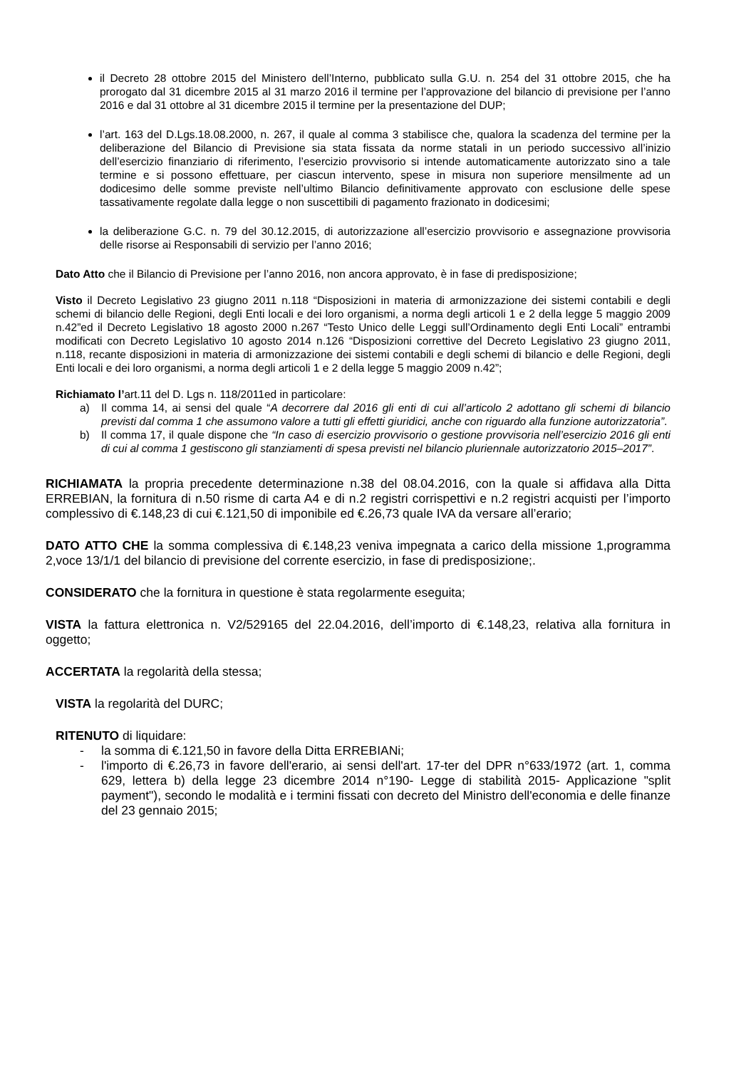il Decreto 28 ottobre 2015 del Ministero dell’Interno, pubblicato sulla G.U. n. 254 del 31 ottobre 2015, che ha prorogato dal 31 dicembre 2015 al 31 marzo 2016 il termine per l’approvazione del bilancio di previsione per l’anno 2016 e dal 31 ottobre al 31 dicembre 2015 il termine per la presentazione del DUP;
l’art. 163 del D.Lgs.18.08.2000, n. 267, il quale al comma 3 stabilisce che, qualora la scadenza del termine per la deliberazione del Bilancio di Previsione sia stata fissata da norme statali in un periodo successivo all’inizio dell’esercizio finanziario di riferimento, l’esercizio provvisorio si intende automaticamente autorizzato sino a tale termine e si possono effettuare, per ciascun intervento, spese in misura non superiore mensilmente ad un dodicesimo delle somme previste nell’ultimo Bilancio definitivamente approvato con esclusione delle spese tassativamente regolate dalla legge o non suscettibili di pagamento frazionato in dodicesimi;
la deliberazione G.C. n. 79 del 30.12.2015, di autorizzazione all’esercizio provvisorio e assegnazione provvisoria delle risorse ai Responsabili di servizio per l’anno 2016;
Dato Atto che il Bilancio di Previsione per l’anno 2016, non ancora approvato, è in fase di predisposizione;
Visto il Decreto Legislativo 23 giugno 2011 n.118 “Disposizioni in materia di armonizzazione dei sistemi contabili e degli schemi di bilancio delle Regioni, degli Enti locali e dei loro organismi, a norma degli articoli 1 e 2 della legge 5 maggio 2009 n.42”ed il Decreto Legislativo 18 agosto 2000 n.267 “Testo Unico delle Leggi sull’Ordinamento degli Enti Locali” entrambi modificati con Decreto Legislativo 10 agosto 2014 n.126 “Disposizioni correttive del Decreto Legislativo 23 giugno 2011, n.118, recante disposizioni in materia di armonizzazione dei sistemi contabili e degli schemi di bilancio e delle Regioni, degli Enti locali e dei loro organismi, a norma degli articoli 1 e 2 della legge 5 maggio 2009 n.42”;
Richiamato l’art.11 del D. Lgs n. 118/2011ed in particolare:
a) Il comma 14, ai sensi del quale “A decorrere dal 2016 gli enti di cui all’articolo 2 adottano gli schemi di bilancio previsti dal comma 1 che assumono valore a tutti gli effetti giuridici, anche con riguardo alla funzione autorizzatoria”.
b) Il comma 17, il quale dispone che “In caso di esercizio provvisorio o gestione provvisoria nell’esercizio 2016 gli enti di cui al comma 1 gestiscono gli stanziamenti di spesa previsti nel bilancio pluriennale autorizzatorio 2015–2017”.
RICHIAMATA la propria precedente determinazione n.38 del 08.04.2016, con la quale si affidava alla Ditta ERREBIAN, la fornitura di n.50 risme di carta A4 e di n.2 registri corrispettivi e n.2 registri acquisti per l’importo complessivo di €.148,23 di cui €.121,50 di imponibile ed €.26,73 quale IVA da versare all’erario;
DATO ATTO CHE la somma complessiva di €.148,23 veniva impegnata a carico della missione 1,programma 2,voce 13/1/1 del bilancio di previsione del corrente esercizio, in fase di predisposizione;.
CONSIDERATO che la fornitura in questione è stata regolarmente eseguita;
VISTA la fattura elettronica n. V2/529165 del 22.04.2016, dell’importo di €.148,23, relativa alla fornitura in oggetto;
ACCERTATA la regolarità della stessa;
VISTA la regolarità del DURC;
RITENUTO di liquidare:
- la somma di €.121,50 in favore della Ditta ERREBIANi;
- l'importo di €.26,73 in favore dell'erario, ai sensi dell'art. 17-ter del DPR n°633/1972 (art. 1, comma 629, lettera b) della legge 23 dicembre 2014 n°190- Legge di stabilità 2015- Applicazione "split payment"), secondo le modalità e i termini fissati con decreto del Ministro dell'economia e delle finanze del 23 gennaio 2015;